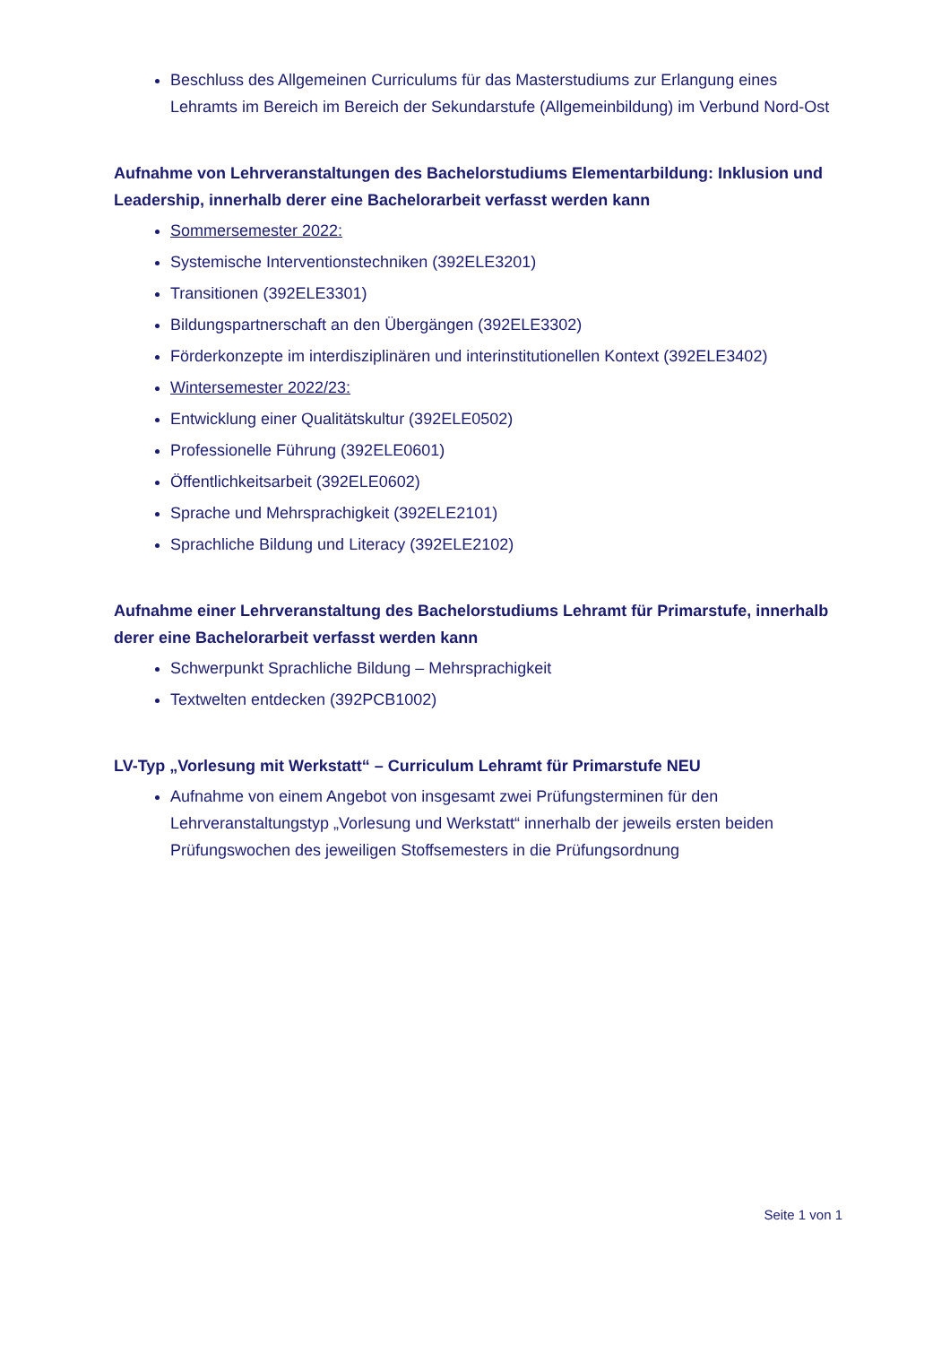Beschluss des Allgemeinen Curriculums für das Masterstudiums zur Erlangung eines Lehramts im Bereich im Bereich der Sekundarstufe (Allgemeinbildung) im Verbund Nord-Ost
Aufnahme von Lehrveranstaltungen des Bachelorstudiums Elementarbildung: Inklusion und Leadership, innerhalb derer eine Bachelorarbeit verfasst werden kann
Sommersemester 2022:
Systemische Interventionstechniken (392ELE3201)
Transitionen (392ELE3301)
Bildungspartnerschaft an den Übergängen (392ELE3302)
Förderkonzepte im interdisziplinären und interinstitutionellen Kontext (392ELE3402)
Wintersemester 2022/23:
Entwicklung einer Qualitätskultur (392ELE0502)
Professionelle Führung (392ELE0601)
Öffentlichkeitsarbeit (392ELE0602)
Sprache und Mehrsprachigkeit (392ELE2101)
Sprachliche Bildung und Literacy (392ELE2102)
Aufnahme einer Lehrveranstaltung des Bachelorstudiums Lehramt für Primarstufe, innerhalb derer eine Bachelorarbeit verfasst werden kann
Schwerpunkt Sprachliche Bildung – Mehrsprachigkeit
Textwelten entdecken (392PCB1002)
LV-Typ „Vorlesung mit Werkstatt“ – Curriculum Lehramt für Primarstufe NEU
Aufnahme von einem Angebot von insgesamt zwei Prüfungsterminen für den Lehrveranstaltungstyp „Vorlesung und Werkstatt“ innerhalb der jeweils ersten beiden Prüfungswochen des jeweiligen Stoffsemesters in die Prüfungsordnung
Seite 1 von 1